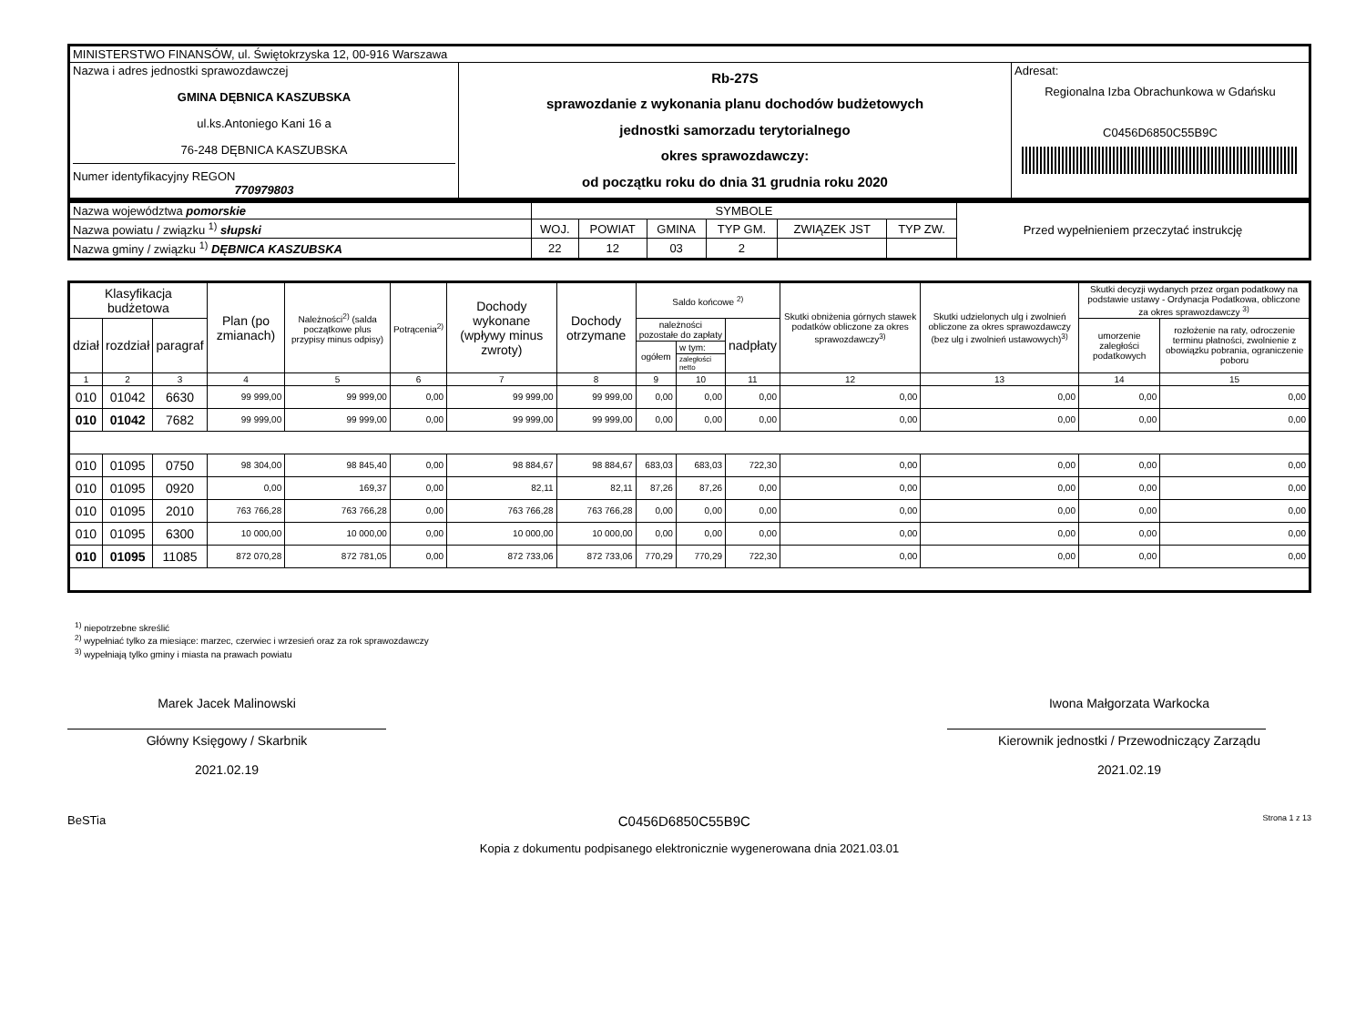| MINISTERSTWO FINANSÓW, ul. Świętokrzyska 12, 00-916 Warszawa | | |
| Nazwa i adres jednostki sprawozdawczej GMINA DĘBNICA KASZUBSKA ul.ks.Antoniego Kani 16 a 76-248 DĘBNICA KASZUBSKA Numer identyfikacyjny REGON 770979803 | Rb-27S sprawozdanie z wykonania planu dochodów budżetowych jednostki samorzadu terytorialnego okres sprawozdawczy: od początku roku do dnia 31 grudnia roku 2020 | Adresat: Regionalna Izba Obrachunkowa w Gdańsku C0456D6850C55B9C |
| Nazwa województwa pomorskie | SYMBOLE | | | | | | Przed wypełnieniem przeczytać instrukcję |
| Nazwa powiatu / związku <sup>1)</sup> słupski | WOJ. | POWIAT | GMINA | TYP GM. | ZWIĄZEK JST | TYP ZW. | |
| Nazwa gminy / związku <sup>1)</sup> DĘBNICA KASZUBSKA | 22 | 12 | 03 | 2 | | | |
| Klasyfikacja budżetowa | | | Plan (po zmianach) | Należności<sup>2)</sup> (salda początkowe plus przypisy minus odpisy) | Potrącenia<sup>2)</sup> | Dochody wykonane (wpływy minus zwroty) | Dochody otrzymane | Saldo końcowe <sup>2)</sup> | | | Skutki obniżenia górnych stawek podatków obliczone za okres sprawozdawczy<sup>3)</sup> | Skutki udzielonych ulg i zwolnień obliczone za okres sprawozdawczy (bez ulg i zwolnień ustawowych)<sup>3)</sup> | Skutki decyzji wydanych przez organ podatkowy na podstawie ustawy - Ordynacja Podatkowa, obliczone za okres sprawozdawczy <sup>3)</sup> | |
| dział | rozdział | paragraf | | | | | | należności pozostałe do zapłaty | | nadpłaty | | | umorzenie zaległości podatkowych | rozłożenie na raty, odroczenie terminu płatności, zwolnienie z obowiązku pobrania, ograniczenie poboru |
| | | | | | | | | ogółem | w tym: | | | | | |
| | | | | | | | | | zaległości netto | | | | | |
| 1 | 2 | 3 | 4 | 5 | 6 | 7 | 8 | 9 | 10 | 11 | 12 | 13 | 14 | 15 |
| 010 | 01042 | 6630 | 99 999,00 | 99 999,00 | 0,00 | 99 999,00 | 99 999,00 | 0,00 | 0,00 | 0,00 | 0,00 | 0,00 | 0,00 | 0,00 |
| 010 | 01042 | 7682 | 99 999,00 | 99 999,00 | 0,00 | 99 999,00 | 99 999,00 | 0,00 | 0,00 | 0,00 | 0,00 | 0,00 | 0,00 | 0,00 |
| 010 | 01095 | 0750 | 98 304,00 | 98 845,40 | 0,00 | 98 884,67 | 98 884,67 | 683,03 | 683,03 | 722,30 | 0,00 | 0,00 | 0,00 | 0,00 |
| 010 | 01095 | 0920 | 0,00 | 169,37 | 0,00 | 82,11 | 82,11 | 87,26 | 87,26 | 0,00 | 0,00 | 0,00 | 0,00 | 0,00 |
| 010 | 01095 | 2010 | 763 766,28 | 763 766,28 | 0,00 | 763 766,28 | 763 766,28 | 0,00 | 0,00 | 0,00 | 0,00 | 0,00 | 0,00 | 0,00 |
| 010 | 01095 | 6300 | 10 000,00 | 10 000,00 | 0,00 | 10 000,00 | 10 000,00 | 0,00 | 0,00 | 0,00 | 0,00 | 0,00 | 0,00 | 0,00 |
| 010 | 01095 | 11085 | 872 070,28 | 872 781,05 | 0,00 | 872 733,06 | 872 733,06 | 770,29 | 770,29 | 722,30 | 0,00 | 0,00 | 0,00 | 0,00 |
<sup>1)</sup> niepotrzebne skreślić
<sup>2)</sup> wypełniać tylko za miesiące: marzec, czerwiec i wrzesień oraz za rok sprawozdawczy
<sup>3)</sup> wypełniają tylko gminy i miasta na prawach powiatu
Marek Jacek Malinowski
Główny Księgowy / Skarbnik
2021.02.19
Iwona Małgorzata Warkocka
Kierownik jednostki / Przewodniczący Zarządu
2021.02.19
BeSTia C0456D6850C55B9C Strona 1 z 13
Kopia z dokumentu podpisanego elektronicznie wygenerowana dnia 2021.03.01